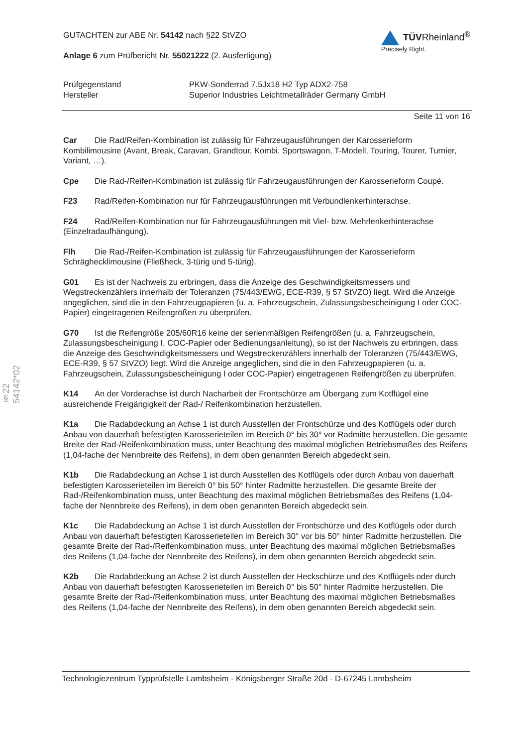§22 54142*02
GUTACHTEN zur ABE Nr. 54142 nach §22 StVZO
Anlage 6 zum Prüfbericht Nr. 55021222 (2. Ausfertigung)
TÜVRheinland<sup>®</sup>
Precisely Right.
Prüfgegenstand
PKW-Sonderrad 7.5Jx18 H2 Typ ADX2-758
Hersteller
Superior Industries Leichtmetallräder Germany GmbH
Seite 11 von 16
Car Die Rad/Reifen-Kombination ist zulässig für Fahrzeugausführungen der Karosserieform Kombilimousine (Avant, Break, Caravan, Grandtour, Kombi, Sportswagon, T-Modell, Touring, Tourer, Turnier, Variant, …).
Cpe Die Rad-/Reifen-Kombination ist zulässig für Fahrzeugausführungen der Karosserieform Coupé.
F23 Rad/Reifen-Kombination nur für Fahrzeugausführungen mit Verbundlenkerhinterachse.
F24 Rad/Reifen-Kombination nur für Fahrzeugausführungen mit Viel- bzw. Mehrlenkerhinterachse (Einzelradaufhängung).
Flh Die Rad-/Reifen-Kombination ist zulässig für Fahrzeugausführungen der Karosserieform Schräghecklimousine (Fließheck, 3-türig und 5-türig).
G01 Es ist der Nachweis zu erbringen, dass die Anzeige des Geschwindigkeitsmessers und Wegstreckenzählers innerhalb der Toleranzen (75/443/EWG, ECE-R39, § 57 StVZO) liegt. Wird die Anzeige angeglichen, sind die in den Fahrzeugpapieren (u. a. Fahrzeugschein, Zulassungsbescheinigung I oder COC-Papier) eingetragenen Reifengrößen zu überprüfen.
G70 Ist die Reifengröße 205/60R16 keine der serienmäßigen Reifengrößen (u. a. Fahrzeugschein, Zulassungsbescheinigung I, COC-Papier oder Bedienungsanleitung), so ist der Nachweis zu erbringen, dass die Anzeige des Geschwindigkeitsmessers und Wegstreckenzählers innerhalb der Toleranzen (75/443/EWG, ECE-R39, § 57 StVZO) liegt. Wird die Anzeige angeglichen, sind die in den Fahrzeugpapieren (u. a. Fahrzeugschein, Zulassungsbescheinigung I oder COC-Papier) eingetragenen Reifengrößen zu überprüfen.
K14 An der Vorderachse ist durch Nacharbeit der Frontschürze am Übergang zum Kotflügel eine ausreichende Freigängigkeit der Rad-/ Reifenkombination herzustellen.
K1a Die Radabdeckung an Achse 1 ist durch Ausstellen der Frontschürze und des Kotflügels oder durch Anbau von dauerhaft befestigten Karosserieteilen im Bereich 0° bis 30° vor Radmitte herzustellen. Die gesamte Breite der Rad-/Reifenkombination muss, unter Beachtung des maximal möglichen Betriebsmaßes des Reifens (1,04-fache der Nennbreite des Reifens), in dem oben genannten Bereich abgedeckt sein.
K1b Die Radabdeckung an Achse 1 ist durch Ausstellen des Kotflügels oder durch Anbau von dauerhaft befestigten Karosserieteilen im Bereich 0° bis 50° hinter Radmitte herzustellen. Die gesamte Breite der Rad-/Reifenkombination muss, unter Beachtung des maximal möglichen Betriebsmaßes des Reifens (1,04-fache der Nennbreite des Reifens), in dem oben genannten Bereich abgedeckt sein.
K1c Die Radabdeckung an Achse 1 ist durch Ausstellen der Frontschürze und des Kotflügels oder durch Anbau von dauerhaft befestigten Karosserieteilen im Bereich 30° vor bis 50° hinter Radmitte herzustellen. Die gesamte Breite der Rad-/Reifenkombination muss, unter Beachtung des maximal möglichen Betriebsmaßes des Reifens (1,04-fache der Nennbreite des Reifens), in dem oben genannten Bereich abgedeckt sein.
K2b Die Radabdeckung an Achse 2 ist durch Ausstellen der Heckschürze und des Kotflügels oder durch Anbau von dauerhaft befestigten Karosserieteilen im Bereich 0° bis 50° hinter Radmitte herzustellen. Die gesamte Breite der Rad-/Reifenkombination muss, unter Beachtung des maximal möglichen Betriebsmaßes des Reifens (1,04-fache der Nennbreite des Reifens), in dem oben genannten Bereich abgedeckt sein.
Technologiezentrum Typprüfstelle Lambsheim - Königsberger Straße 20d - D-67245 Lambsheim